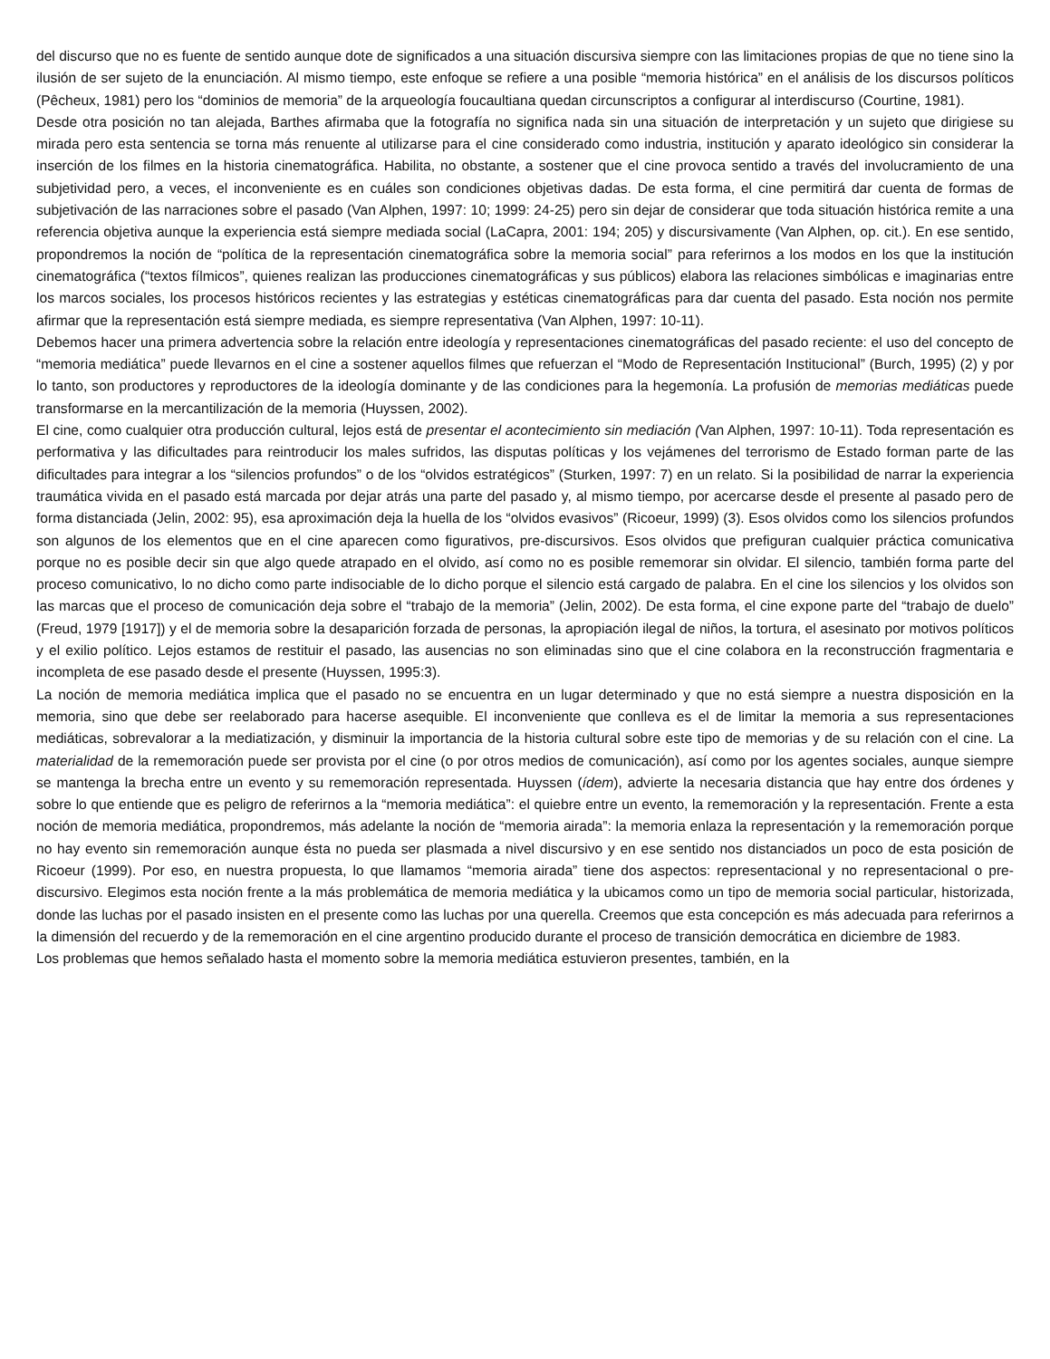del discurso que no es fuente de sentido aunque dote de significados a una situación discursiva siempre con las limitaciones propias de que no tiene sino la ilusión de ser sujeto de la enunciación. Al mismo tiempo, este enfoque se refiere a una posible “memoria histórica” en el análisis de los discursos políticos (Pêcheux, 1981) pero los “dominios de memoria” de la arqueología foucaultiana quedan circunscriptos a configurar al interdiscurso (Courtine, 1981).
Desde otra posición no tan alejada, Barthes afirmaba que la fotografía no significa nada sin una situación de interpretación y un sujeto que dirigiese su mirada pero esta sentencia se torna más renuente al utilizarse para el cine considerado como industria, institución y aparato ideológico sin considerar la inserción de los filmes en la historia cinematográfica. Habilita, no obstante, a sostener que el cine provoca sentido a través del involucramiento de una subjetividad pero, a veces, el inconveniente es en cuáles son condiciones objetivas dadas. De esta forma, el cine permitirá dar cuenta de formas de subjetivación de las narraciones sobre el pasado (Van Alphen, 1997: 10; 1999: 24-25) pero sin dejar de considerar que toda situación histórica remite a una referencia objetiva aunque la experiencia está siempre mediada social (LaCapra, 2001: 194; 205) y discursivamente (Van Alphen, op. cit.). En ese sentido, propondremos la noción de “política de la representación cinematográfica sobre la memoria social” para referirnos a los modos en los que la institución cinematográfica (“textos fílmicos”, quienes realizan las producciones cinematográficas y sus públicos) elabora las relaciones simbólicas e imaginarias entre los marcos sociales, los procesos históricos recientes y las estrategias y estéticas cinematográficas para dar cuenta del pasado. Esta noción nos permite afirmar que la representación está siempre mediada, es siempre representativa (Van Alphen, 1997: 10-11).
Debemos hacer una primera advertencia sobre la relación entre ideología y representaciones cinematográficas del pasado reciente: el uso del concepto de “memoria mediática” puede llevarnos en el cine a sostener aquellos filmes que refuerzan el “Modo de Representación Institucional” (Burch, 1995) (2) y por lo tanto, son productores y reproductores de la ideología dominante y de las condiciones para la hegemonía. La profusión de memorias mediáticas puede transformarse en la mercantilización de la memoria (Huyssen, 2002).
El cine, como cualquier otra producción cultural, lejos está de presentar el acontecimiento sin mediación (Van Alphen, 1997: 10-11). Toda representación es performativa y las dificultades para reintroducir los males sufridos, las disputas políticas y los vejámenes del terrorismo de Estado forman parte de las dificultades para integrar a los “silencios profundos” o de los “olvidos estratégicos” (Sturken, 1997: 7) en un relato. Si la posibilidad de narrar la experiencia traumática vivida en el pasado está marcada por dejar atrás una parte del pasado y, al mismo tiempo, por acercarse desde el presente al pasado pero de forma distanciada (Jelin, 2002: 95), esa aproximación deja la huella de los “olvidos evasivos” (Ricoeur, 1999) (3). Esos olvidos como los silencios profundos son algunos de los elementos que en el cine aparecen como figurativos, pre-discursivos. Esos olvidos que prefiguran cualquier práctica comunicativa porque no es posible decir sin que algo quede atrapado en el olvido, así como no es posible rememorar sin olvidar. El silencio, también forma parte del proceso comunicativo, lo no dicho como parte indisociable de lo dicho porque el silencio está cargado de palabra. En el cine los silencios y los olvidos son las marcas que el proceso de comunicación deja sobre el “trabajo de la memoria” (Jelin, 2002). De esta forma, el cine expone parte del “trabajo de duelo” (Freud, 1979 [1917]) y el de memoria sobre la desaparición forzada de personas, la apropiación ilegal de niños, la tortura, el asesinato por motivos políticos y el exilio político. Lejos estamos de restituir el pasado, las ausencias no son eliminadas sino que el cine colabora en la reconstrucción fragmentaria e incompleta de ese pasado desde el presente (Huyssen, 1995:3).
La noción de memoria mediática implica que el pasado no se encuentra en un lugar determinado y que no está siempre a nuestra disposición en la memoria, sino que debe ser reelaborado para hacerse asequible. El inconveniente que conlleva es el de limitar la memoria a sus representaciones mediáticas, sobrevalorar a la mediatización, y disminuir la importancia de la historia cultural sobre este tipo de memorias y de su relación con el cine. La materialidad de la rememoración puede ser provista por el cine (o por otros medios de comunicación), así como por los agentes sociales, aunque siempre se mantenga la brecha entre un evento y su rememoración representada. Huyssen (ídem), advierte la necesaria distancia que hay entre dos órdenes y sobre lo que entiende que es peligro de referirnos a la “memoria mediática”: el quiebre entre un evento, la rememoración y la representación. Frente a esta noción de memoria mediática, propondremos, más adelante la noción de “memoria airada”: la memoria enlaza la representación y la rememoración porque no hay evento sin rememoración aunque ésta no pueda ser plasmada a nivel discursivo y en ese sentido nos distanciados un poco de esta posición de Ricoeur (1999). Por eso, en nuestra propuesta, lo que llamamos “memoria airada” tiene dos aspectos: representacional y no representacional o pre-discursivo. Elegimos esta noción frente a la más problemática de memoria mediática y la ubicamos como un tipo de memoria social particular, historizada, donde las luchas por el pasado insisten en el presente como las luchas por una querella. Creemos que esta concepción es más adecuada para referirnos a la dimensión del recuerdo y de la rememoración en el cine argentino producido durante el proceso de transición democrática en diciembre de 1983.
Los problemas que hemos señalado hasta el momento sobre la memoria mediática estuvieron presentes, también, en la